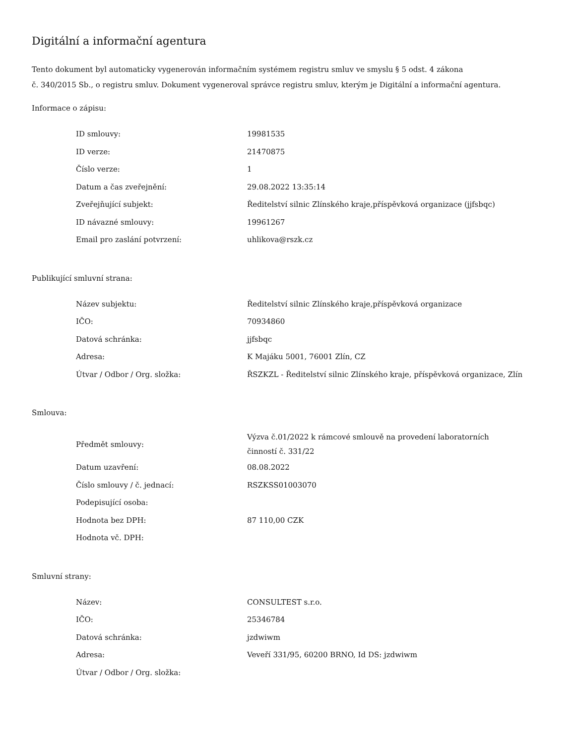Digitální a informační agentura
Tento dokument byl automaticky vygenerován informačním systémem registru smluv ve smyslu § 5 odst. 4 zákona
č. 340/2015 Sb., o registru smluv. Dokument vygeneroval správce registru smluv, kterým je Digitální a informační agentura.
Informace o zápisu:
| ID smlouvy: | 19981535 |
| ID verze: | 21470875 |
| Číslo verze: | 1 |
| Datum a čas zveřejnění: | 29.08.2022 13:35:14 |
| Zveřejňující subjekt: | Ředitelství silnic Zlínského kraje,příspěvková organizace (jjfsbqc) |
| ID návazné smlouvy: | 19961267 |
| Email pro zaslání potvrzení: | uhlikova@rszk.cz |
Publikující smluvní strana:
| Název subjektu: | Ředitelství silnic Zlínského kraje,příspěvková organizace |
| IČO: | 70934860 |
| Datová schránka: | jjfsbqc |
| Adresa: | K Majáku 5001, 76001 Zlín, CZ |
| Útvar / Odbor / Org. složka: | ŘSZKZL - Ředitelství silnic Zlínského kraje, příspěvková organizace, Zlín |
Smlouva:
| Předmět smlouvy: | Výzva č.01/2022 k rámcové smlouvě na provedení laboratorních činností č. 331/22 |
| Datum uzavření: | 08.08.2022 |
| Číslo smlouvy / č. jednací: | RSZKSS01003070 |
| Podepisující osoba: | |
| Hodnota bez DPH: | 87 110,00 CZK |
| Hodnota vč. DPH: | |
Smluvní strany:
| Název: | CONSULTEST s.r.o. |
| IČO: | 25346784 |
| Datová schránka: | jzdwiwm |
| Adresa: | Veveří 331/95, 60200 BRNO, Id DS: jzdwiwm |
| Útvar / Odbor / Org. složka: | |